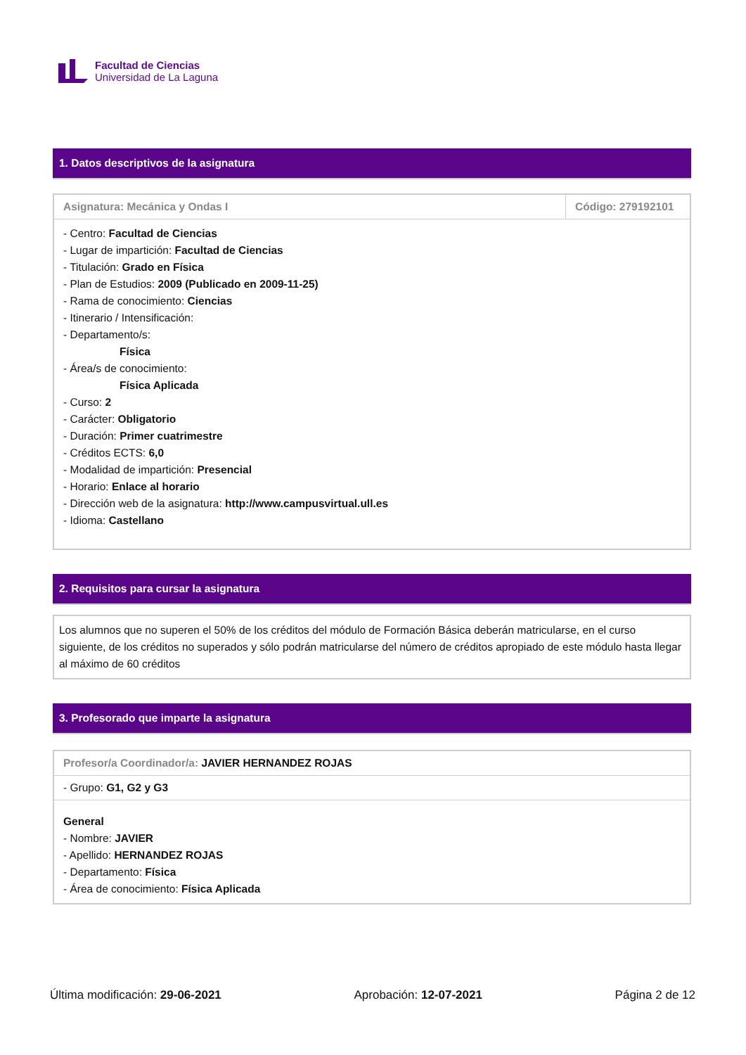Facultad de Ciencias
Universidad de La Laguna
1. Datos descriptivos de la asignatura
| Asignatura: Mecánica y Ondas I | Código: 279192101 |
| --- | --- |
| - Centro: Facultad de Ciencias - Lugar de impartición: Facultad de Ciencias - Titulación: Grado en Física - Plan de Estudios: 2009 (Publicado en 2009-11-25) - Rama de conocimiento: Ciencias - Itinerario / Intensificación: - Departamento/s: Física - Área/s de conocimiento: Física Aplicada - Curso: 2 - Carácter: Obligatorio - Duración: Primer cuatrimestre - Créditos ECTS: 6,0 - Modalidad de impartición: Presencial - Horario: Enlace al horario - Dirección web de la asignatura: http://www.campusvirtual.ull.es - Idioma: Castellano | |
2. Requisitos para cursar la asignatura
| Los alumnos que no superen el 50% de los créditos del módulo de Formación Básica deberán matricularse, en el curso siguiente, de los créditos no superados y sólo podrán matricularse del número de créditos apropiado de este módulo hasta llegar al máximo de 60 créditos |
3. Profesorado que imparte la asignatura
| Profesor/a Coordinador/a: JAVIER HERNANDEZ ROJAS |
| --- |
| - Grupo: G1, G2 y G3 |
| General - Nombre: JAVIER - Apellido: HERNANDEZ ROJAS - Departamento: Física - Área de conocimiento: Física Aplicada |
Última modificación: 29-06-2021 Aprobación: 12-07-2021 Página 2 de 12